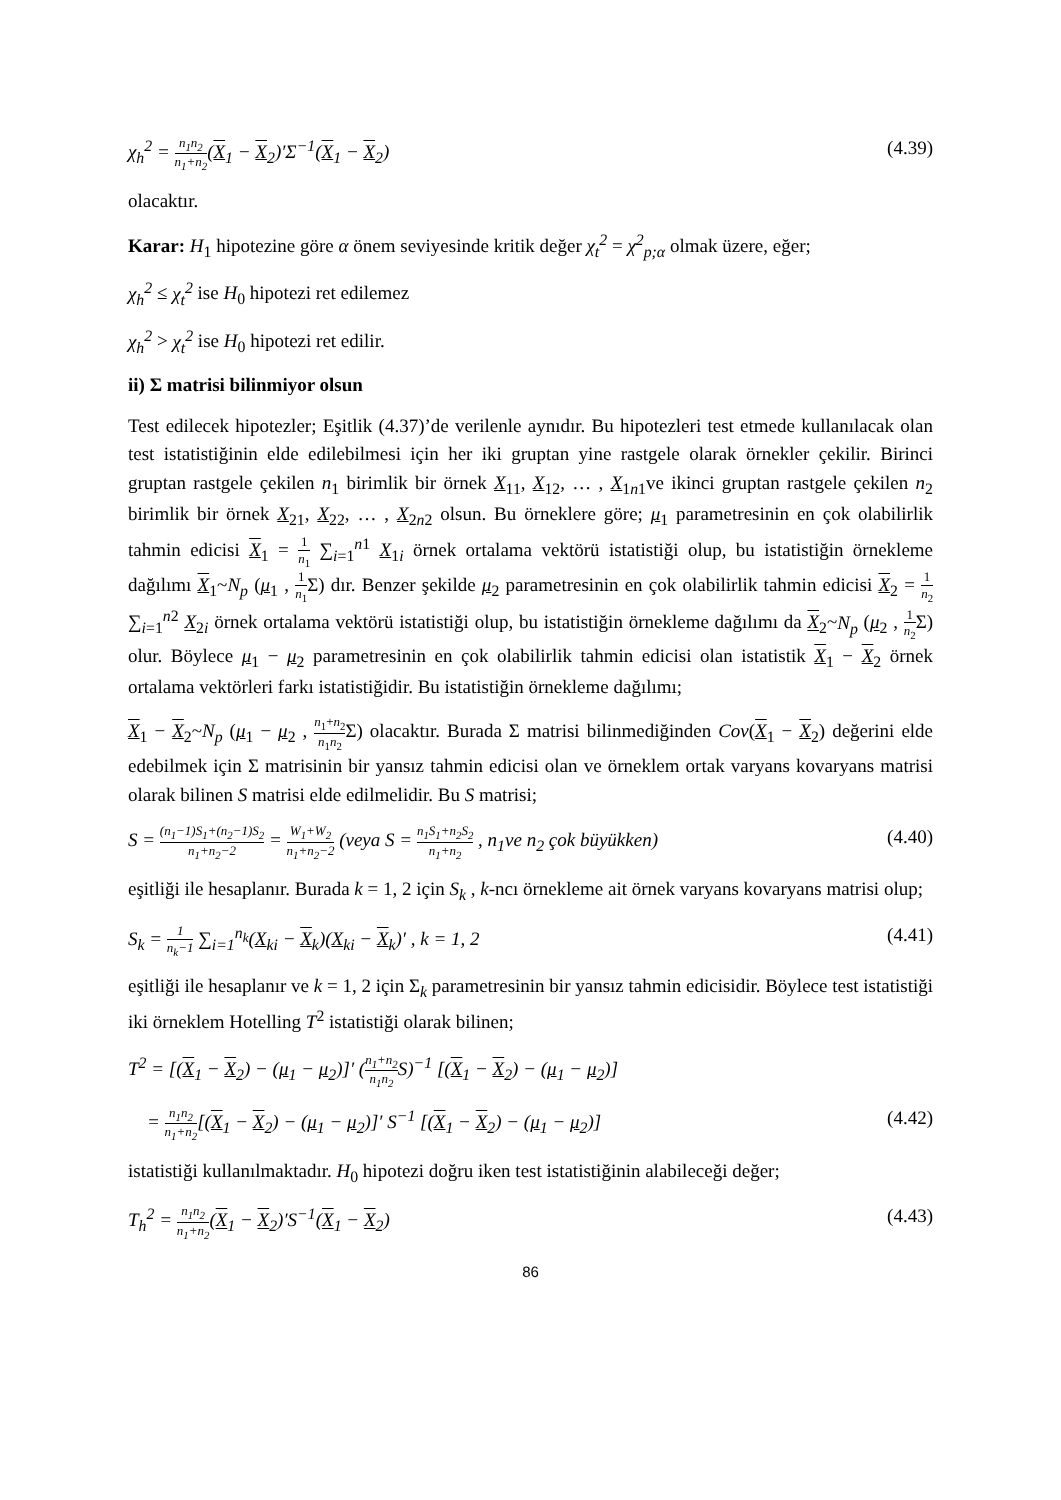χ<sub>h</sub><sup>2</sup> = n<sub>1</sub>n<sub>2</sub> n<sub>1</sub>+n<sub>2</sub>(X<sub>1</sub> − X<sub>2</sub>)′Σ<sup>−1</sup>(X<sub>1</sub> − X<sub>2</sub>) (4.39)
olacaktır.
Karar: H<sub>1</sub> hipotezine göre α önem seviyesinde kritik değer χ<sub>t</sub><sup>2</sup> = χ<sup>2</sup><sub>p;α</sub> olmak üzere, eğer;
χ<sub>h</sub><sup>2</sup> ≤ χ<sub>t</sub><sup>2</sup> ise H<sub>0</sub> hipotezi ret edilemez
χ<sub>h</sub><sup>2</sup> > χ<sub>t</sub><sup>2</sup> ise H<sub>0</sub> hipotezi ret edilir.
ii) Σ matrisi bilinmiyor olsun
Test edilecek hipotezler; Eşitlik (4.37)’de verilenle aynıdır. Bu hipotezleri test etmede kullanılacak olan test istatistiğinin elde edilebilmesi için her iki gruptan yine rastgele olarak örnekler çekilir. Birinci gruptan rastgele çekilen n<sub>1</sub> birimlik bir örnek X<sub>11</sub>, X<sub>12</sub>, … , X<sub>1n1</sub>ve ikinci gruptan rastgele çekilen n<sub>2</sub> birimlik bir örnek X<sub>21</sub>, X<sub>22</sub>, … , X<sub>2n2</sub> olsun. Bu örneklere göre; μ<sub>1</sub> parametresinin en çok olabilirlik tahmin edicisi X<sub>1</sub> = 1 n<sub>1</sub> ∑<sub>i=1</sub><sup>n1</sup> X<sub>1i</sub> örnek ortalama vektörü istatistiği olup, bu istatistiğin örnekleme dağılımı X<sub>1</sub>~N<sub>p</sub> (μ<sub>1</sub> , 1 n<sub>1</sub> Σ) dır. Benzer şekilde μ<sub>2</sub> parametresinin en çok olabilirlik tahmin edicisi X<sub>2</sub> = 1 n<sub>2</sub> ∑<sub>i=1</sub><sup>n2</sup> X<sub>2i</sub> örnek ortalama vektörü istatistiği olup, bu istatistiğin örnekleme dağılımı da X<sub>2</sub>~N<sub>p</sub> (μ<sub>2</sub> , 1 n<sub>2</sub> Σ) olur. Böylece μ<sub>1</sub> − μ<sub>2</sub> parametresinin en çok olabilirlik tahmin edicisi olan istatistik X<sub>1</sub> − X<sub>2</sub> örnek ortalama vektörleri farkı istatistiğidir. Bu istatistiğin örnekleme dağılımı;
X<sub>1</sub> − X<sub>2</sub>~N<sub>p</sub> (μ<sub>1</sub> − μ<sub>2</sub> , n<sub>1</sub>+n<sub>2</sub> n<sub>1</sub>n<sub>2</sub> Σ) olacaktır. Burada Σ matrisi bilinmediğinden Cov(X<sub>1</sub> − X<sub>2</sub>) değerini elde edebilmek için Σ matrisinin bir yansız tahmin edicisi olan ve örneklem ortak varyans kovaryans matrisi olarak bilinen S matrisi elde edilmelidir. Bu S matrisi;
S = (n<sub>1</sub>−1)S<sub>1</sub>+(n<sub>2</sub>−1)S<sub>2</sub> n<sub>1</sub>+n<sub>2</sub>−2 = W<sub>1</sub>+W<sub>2</sub> n<sub>1</sub>+n<sub>2</sub>−2 (veya S = n<sub>1</sub>S<sub>1</sub>+n<sub>2</sub>S<sub>2</sub> n<sub>1</sub>+n<sub>2</sub> , n<sub>1</sub>ve n<sub>2</sub> çok büyükken) (4.40)
eşitliği ile hesaplanır. Burada k = 1, 2 için S<sub>k</sub> , k-ncı örnekleme ait örnek varyans kovaryans matrisi olup;
S<sub>k</sub> = 1 n<sub>k</sub>−1 ∑<sub>i=1</sub><sup>n<sub>k</sub></sup>(X<sub>ki</sub> − X<sub>k</sub>)(X<sub>ki</sub> − X<sub>k</sub>)′ , k = 1, 2 (4.41)
eşitliği ile hesaplanır ve k = 1, 2 için Σ<sub>k</sub> parametresinin bir yansız tahmin edicisidir. Böylece test istatistiği iki örneklem Hotelling T<sup>2</sup> istatistiği olarak bilinen;
T<sup>2</sup> = [(X<sub>1</sub> − X<sub>2</sub>) − (μ<sub>1</sub> − μ<sub>2</sub>)]′ (n<sub>1</sub>+n<sub>2</sub> n<sub>1</sub>n<sub>2</sub> S)<sup>−1</sup> [(X<sub>1</sub> − X<sub>2</sub>) − (μ<sub>1</sub> − μ<sub>2</sub>)]
= n<sub>1</sub>n<sub>2</sub> n<sub>1</sub>+n<sub>2</sub>[(X<sub>1</sub> − X<sub>2</sub>) − (μ<sub>1</sub> − μ<sub>2</sub>)]′ S<sup>−1</sup> [(X<sub>1</sub> − X<sub>2</sub>) − (μ<sub>1</sub> − μ<sub>2</sub>)] (4.42)
istatistiği kullanılmaktadır. H<sub>0</sub> hipotezi doğru iken test istatistiğinin alabileceği değer;
T<sub>h</sub><sup>2</sup> = n<sub>1</sub>n<sub>2</sub> n<sub>1</sub>+n<sub>2</sub>(X<sub>1</sub> − X<sub>2</sub>)′S<sup>−1</sup>(X<sub>1</sub> − X<sub>2</sub>) (4.43)
86